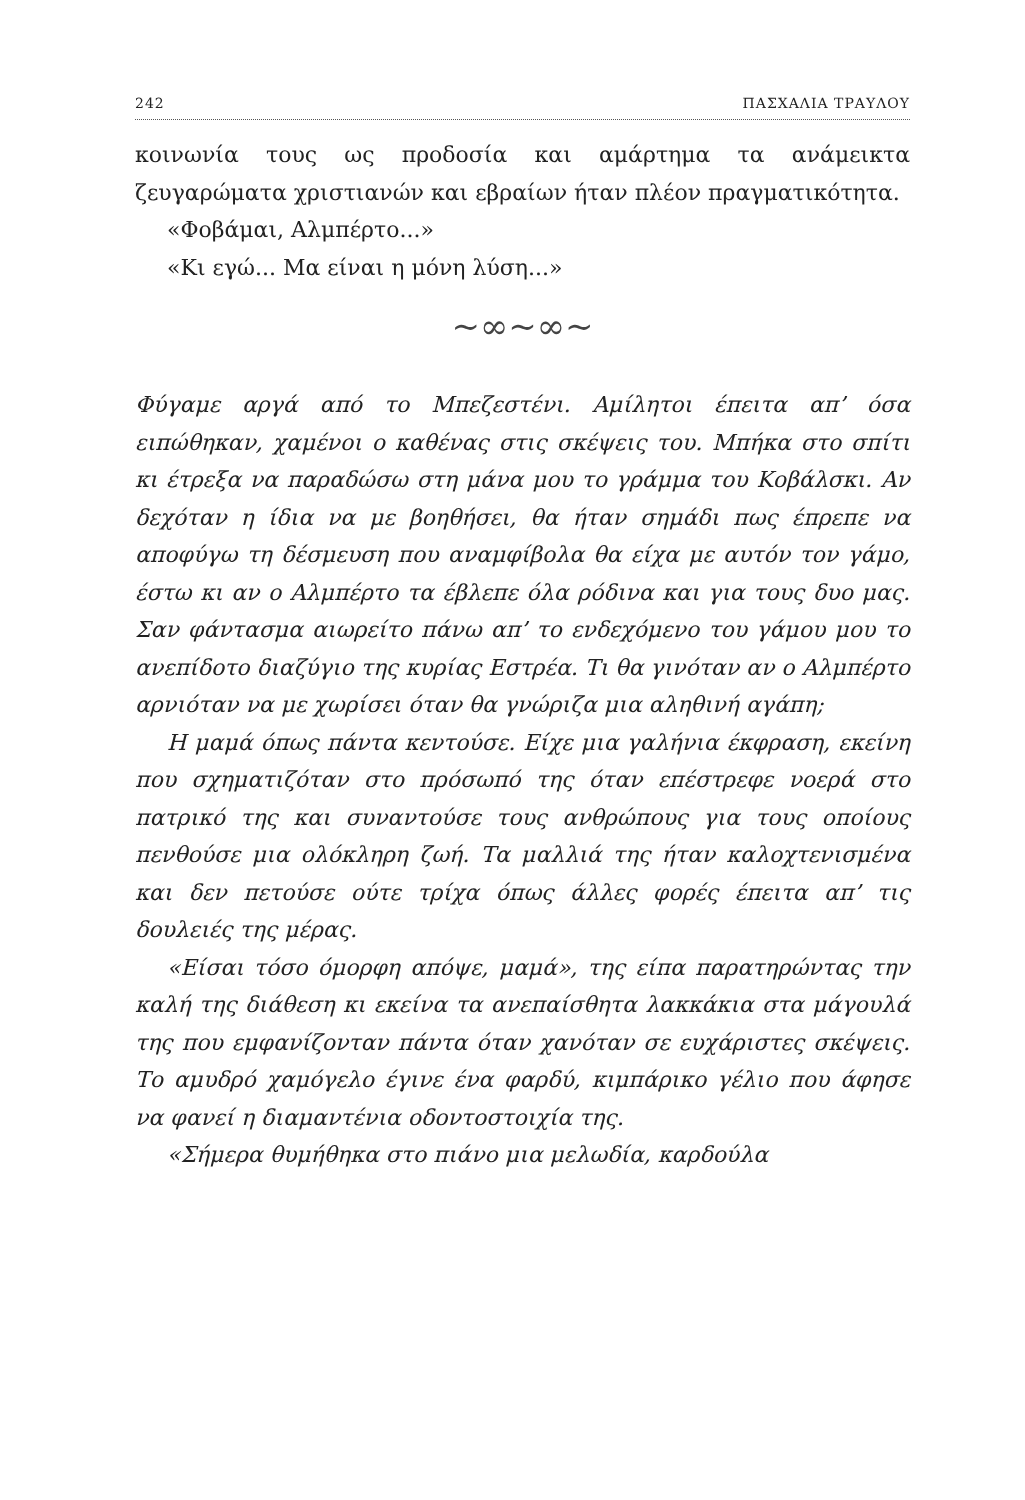242 ΠΑΣΧΑΛΙΑ ΤΡΑΥΛΟΥ
κοινωνία τους ως προδοσία και αμάρτημα τα ανάμεικτα ζευγαρώματα χριστιανών και εβραίων ήταν πλέον πραγματικότητα.
«Φοβάμαι, Αλμπέρτο...»
«Κι εγώ... Μα είναι η μόνη λύση...»
~∞~∞~
Φύγαμε αργά από το Μπεζεστένι. Αμίλητοι έπειτα απ’ όσα ειπώθηκαν, χαμένοι ο καθένας στις σκέψεις του. Μπήκα στο σπίτι κι έτρεξα να παραδώσω στη μάνα μου το γράμμα του Κοβάλσκι. Αν δεχόταν η ίδια να με βοηθήσει, θα ήταν σημάδι πως έπρεπε να αποφύγω τη δέσμευση που αναμφίβολα θα είχα με αυτόν τον γάμο, έστω κι αν ο Αλμπέρτο τα έβλεπε όλα ρόδινα και για τους δυο μας. Σαν φάντασμα αιωρείτο πάνω απ’ το ενδεχόμενο του γάμου μου το ανεπίδοτο διαζύγιο της κυρίας Εστρέα. Τι θα γινόταν αν ο Αλμπέρτο αρνιόταν να με χωρίσει όταν θα γνώριζα μια αληθινή αγάπη;
Η μαμά όπως πάντα κεντούσε. Είχε μια γαλήνια έκφραση, εκείνη που σχηματιζόταν στο πρόσωπό της όταν επέστρεφε νοερά στο πατρικό της και συναντούσε τους ανθρώπους για τους οποίους πενθούσε μια ολόκληρη ζωή. Τα μαλλιά της ήταν καλοχτενισμένα και δεν πετούσε ούτε τρίχα όπως άλλες φορές έπειτα απ’ τις δουλειές της μέρας.
«Είσαι τόσο όμορφη απόψε, μαμά», της είπα παρατηρώντας την καλή της διάθεση κι εκείνα τα ανεπαίσθητα λακκάκια στα μάγουλά της που εμφανίζονταν πάντα όταν χανόταν σε ευχάριστες σκέψεις. Το αμυδρό χαμόγελο έγινε ένα φαρδύ, κιμπάρικο γέλιο που άφησε να φανεί η διαμαντένια οδοντοστοιχία της.
«Σήμερα θυμήθηκα στο πιάνο μια μελωδία, καρδούλα